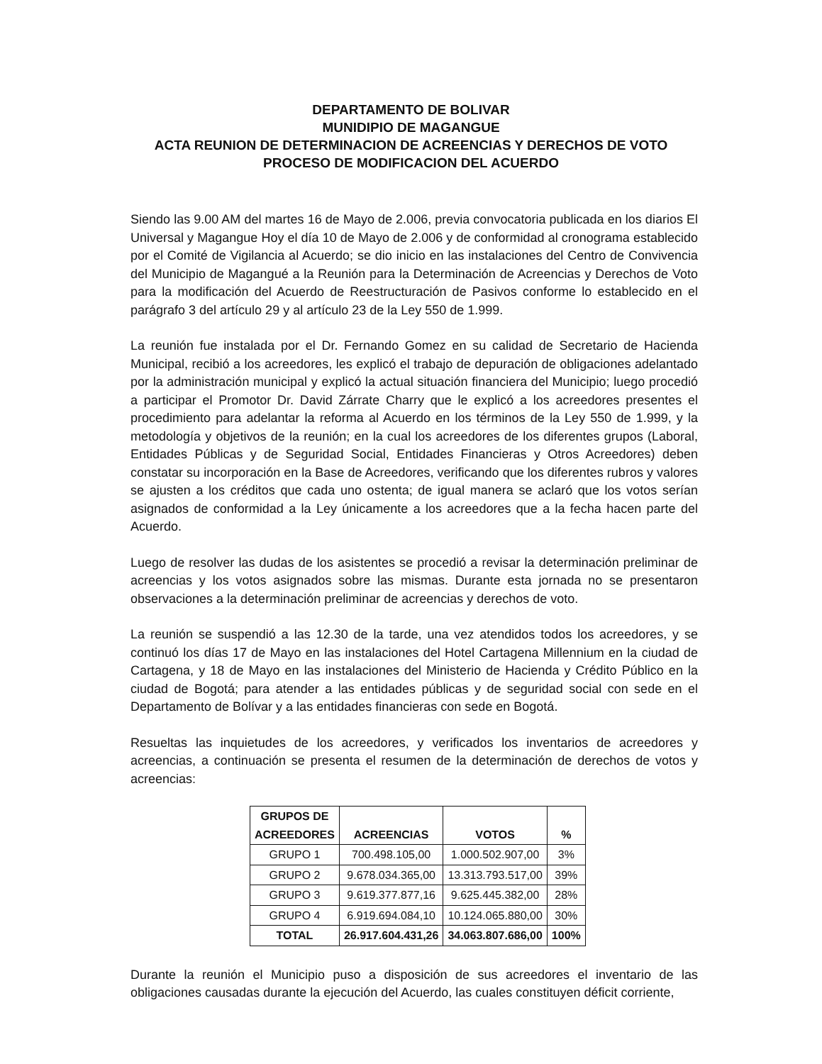DEPARTAMENTO DE BOLIVAR
MUNIDIPIO DE MAGANGUE
ACTA REUNION DE DETERMINACION DE ACREENCIAS Y DERECHOS DE VOTO
PROCESO DE MODIFICACION DEL ACUERDO
Siendo las 9.00 AM del martes 16 de Mayo de 2.006, previa convocatoria publicada en los diarios El Universal y Magangue Hoy el día 10 de Mayo de 2.006 y de conformidad al cronograma establecido por el Comité de Vigilancia al Acuerdo; se dio inicio en las instalaciones del Centro de Convivencia del Municipio de Magangué a la Reunión para la Determinación de Acreencias y Derechos de Voto para la modificación del Acuerdo de Reestructuración de Pasivos conforme lo establecido en el parágrafo 3 del artículo 29 y al artículo 23 de la Ley 550 de 1.999.
La reunión fue instalada por el Dr. Fernando Gomez en su calidad de Secretario de Hacienda Municipal, recibió a los acreedores, les explicó el trabajo de depuración de obligaciones adelantado por la administración municipal y explicó la actual situación financiera del Municipio; luego procedió a participar el Promotor Dr. David Zárrate Charry que le explicó a los acreedores presentes el procedimiento para adelantar la reforma al Acuerdo en los términos de la Ley 550 de 1.999, y la metodología y objetivos de la reunión; en la cual los acreedores de los diferentes grupos (Laboral, Entidades Públicas y de Seguridad Social, Entidades Financieras y Otros Acreedores) deben constatar su incorporación en la Base de Acreedores, verificando que los diferentes rubros y valores se ajusten a los créditos que cada uno ostenta; de igual manera se aclaró que los votos serían asignados de conformidad a la Ley únicamente a los acreedores que a la fecha hacen parte del Acuerdo.
Luego de resolver las dudas de los asistentes se procedió a revisar la determinación preliminar de acreencias y los votos asignados sobre las mismas. Durante esta jornada no se presentaron observaciones a la determinación preliminar de acreencias y derechos de voto.
La reunión se suspendió a las 12.30 de la tarde, una vez atendidos todos los acreedores, y se continuó los días 17 de Mayo en las instalaciones del Hotel Cartagena Millennium en la ciudad de Cartagena, y 18 de Mayo en las instalaciones del Ministerio de Hacienda y Crédito Público en la ciudad de Bogotá; para atender a las entidades públicas y de seguridad social con sede en el Departamento de Bolívar y a las entidades financieras con sede en Bogotá.
Resueltas las inquietudes de los acreedores, y verificados los inventarios de acreedores y acreencias, a continuación se presenta el resumen de la determinación de derechos de votos y acreencias:
| GRUPOS DE ACREEDORES | ACREENCIAS | VOTOS | % |
| --- | --- | --- | --- |
| GRUPO 1 | 700.498.105,00 | 1.000.502.907,00 | 3% |
| GRUPO 2 | 9.678.034.365,00 | 13.313.793.517,00 | 39% |
| GRUPO 3 | 9.619.377.877,16 | 9.625.445.382,00 | 28% |
| GRUPO 4 | 6.919.694.084,10 | 10.124.065.880,00 | 30% |
| TOTAL | 26.917.604.431,26 | 34.063.807.686,00 | 100% |
Durante la reunión el Municipio puso a disposición de sus acreedores el inventario de las obligaciones causadas durante la ejecución del Acuerdo, las cuales constituyen déficit corriente,